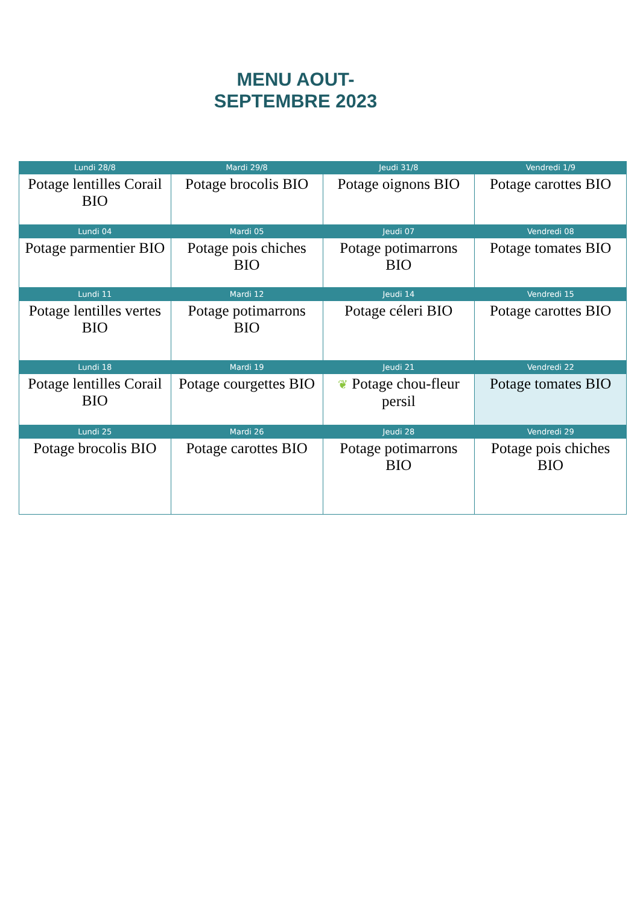MENU AOUT-
SEPTEMBRE 2023
| Lundi 28/8 | Mardi 29/8 | Jeudi 31/8 | Vendredi 1/9 |
| --- | --- | --- | --- |
| Potage lentilles Corail BIO | Potage brocolis BIO | Potage oignons BIO | Potage carottes BIO |
| Lundi 04 | Mardi 05 | Jeudi 07 | Vendredi 08 |
| Potage parmentier BIO | Potage pois chiches BIO | Potage potimarrons BIO | Potage tomates BIO |
| Lundi 11 | Mardi 12 | Jeudi 14 | Vendredi 15 |
| Potage lentilles vertes BIO | Potage potimarrons BIO | Potage céleri BIO | Potage carottes BIO |
| Lundi 18 | Mardi 19 | Jeudi 21 | Vendredi 22 |
| Potage lentilles Corail BIO | Potage courgettes BIO | ❦ Potage chou-fleur persil | Potage tomates BIO |
| Lundi 25 | Mardi 26 | Jeudi 28 | Vendredi 29 |
| Potage brocolis BIO | Potage carottes BIO | Potage potimarrons BIO | Potage pois chiches BIO |